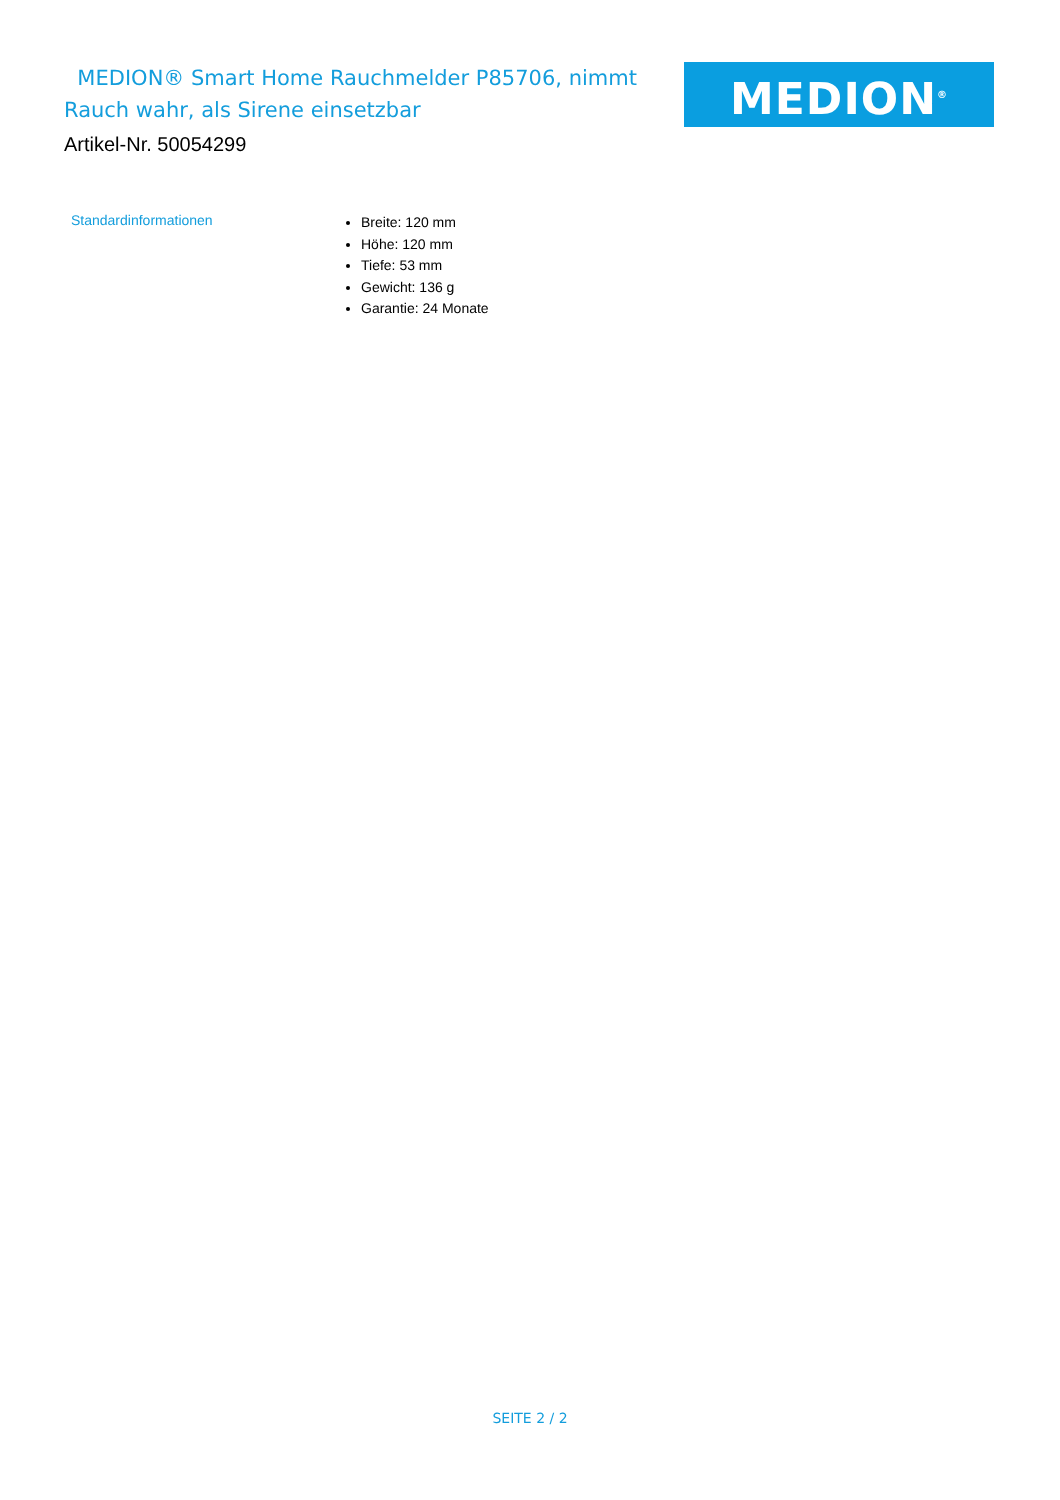MEDION® Smart Home Rauchmelder P85706, nimmt Rauch wahr, als Sirene einsetzbar
MEDION<sup>®</sup>
Artikel-Nr. 50054299
| Standardinformationen | Breite: 120 mm Höhe: 120 mm Tiefe: 53 mm Gewicht: 136 g Garantie: 24 Monate |
SEITE 2 / 2